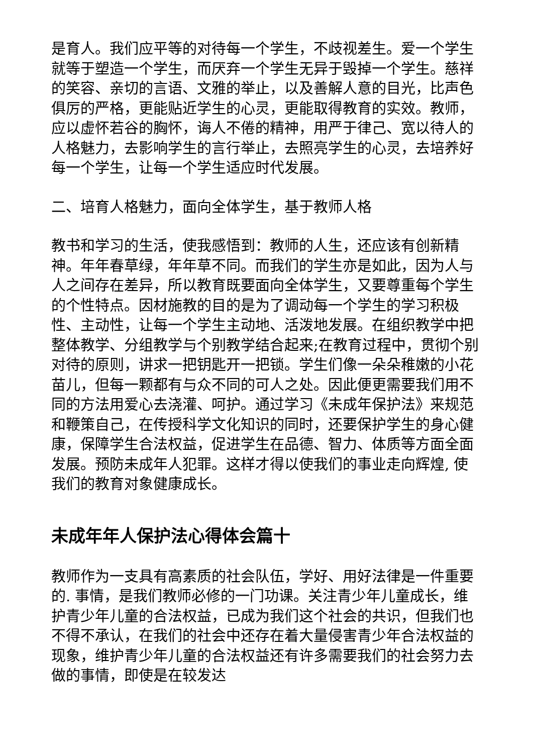是育人。我们应平等的对待每一个学生，不歧视差生。爱一个学生就等于塑造一个学生，而厌弃一个学生无异于毁掉一个学生。慈祥的笑容、亲切的言语、文雅的举止，以及善解人意的目光，比声色俱厉的严格，更能贴近学生的心灵，更能取得教育的实效。教师，应以虚怀若谷的胸怀，诲人不倦的精神，用严于律己、宽以待人的人格魅力，去影响学生的言行举止，去照亮学生的心灵，去培养好每一个学生，让每一个学生适应时代发展。
二、培育人格魅力，面向全体学生，基于教师人格
教书和学习的生活，使我感悟到：教师的人生，还应该有创新精神。年年春草绿，年年草不同。而我们的学生亦是如此，因为人与人之间存在差异，所以教育既要面向全体学生，又要尊重每个学生的个性特点。因材施教的目的是为了调动每一个学生的学习积极性、主动性，让每一个学生主动地、活泼地发展。在组织教学中把整体教学、分组教学与个别教学结合起来;在教育过程中，贯彻个别对待的原则，讲求一把钥匙开一把锁。学生们像一朵朵稚嫩的小花苗儿，但每一颗都有与众不同的可人之处。因此便更需要我们用不同的方法用爱心去浇灌、呵护。通过学习《未成年保护法》来规范和鞭策自己，在传授科学文化知识的同时，还要保护学生的身心健康，保障学生合法权益，促进学生在品德、智力、体质等方面全面发展。预防未成年人犯罪。这样才得以使我们的事业走向辉煌, 使我们的教育对象健康成长。
未成年年人保护法心得体会篇十
教师作为一支具有高素质的社会队伍，学好、用好法律是一件重要的. 事情，是我们教师必修的一门功课。关注青少年儿童成长，维护青少年儿童的合法权益，已成为我们这个社会的共识，但我们也不得不承认，在我们的社会中还存在着大量侵害青少年合法权益的现象，维护青少年儿童的合法权益还有许多需要我们的社会努力去做的事情，即使是在较发达